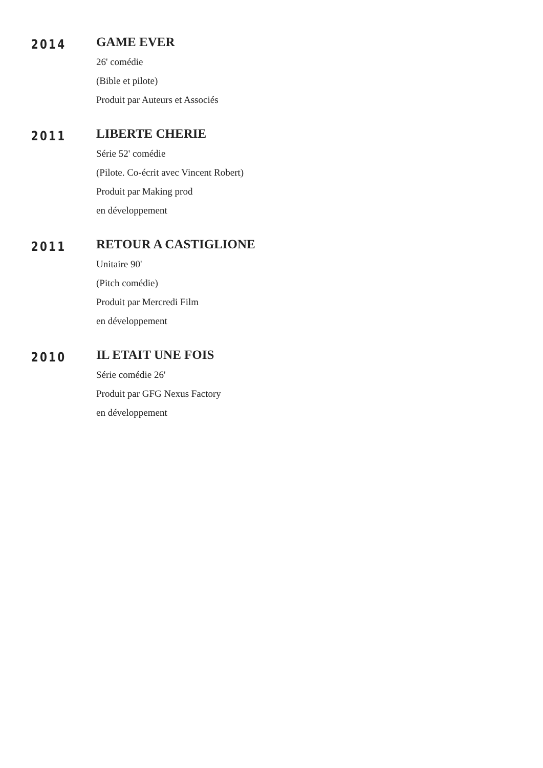2014
GAME EVER
26' comédie
(Bible et pilote)
Produit par Auteurs et Associés
2011
LIBERTE CHERIE
Série 52' comédie
(Pilote. Co-écrit avec Vincent Robert)
Produit par Making prod
en développement
2011
RETOUR A CASTIGLIONE
Unitaire 90'
(Pitch comédie)
Produit par Mercredi Film
en développement
2010
IL ETAIT UNE FOIS
Série comédie 26'
Produit par GFG Nexus Factory
en développement